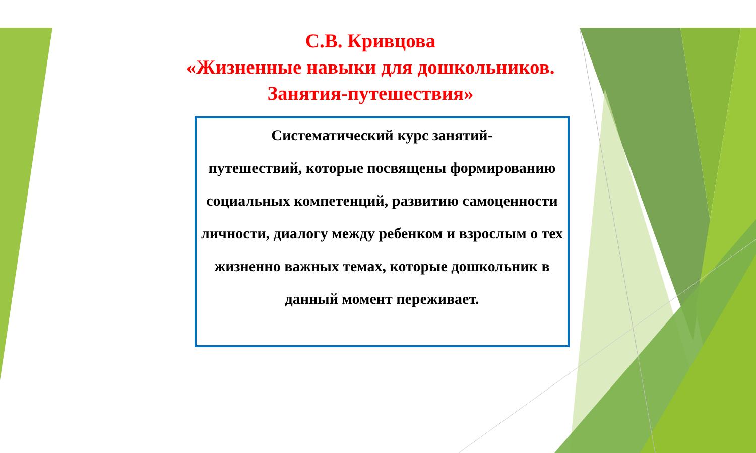С.В. Кривцова
«Жизненные навыки для дошкольников. Занятия-путешествия»
Систематический курс занятий-
путешествий, которые посвящены формированию социальных компетенций, развитию самоценности личности, диалогу между ребенком и взрослым о тех жизненно важных темах, которые дошкольник в данный момент переживает.